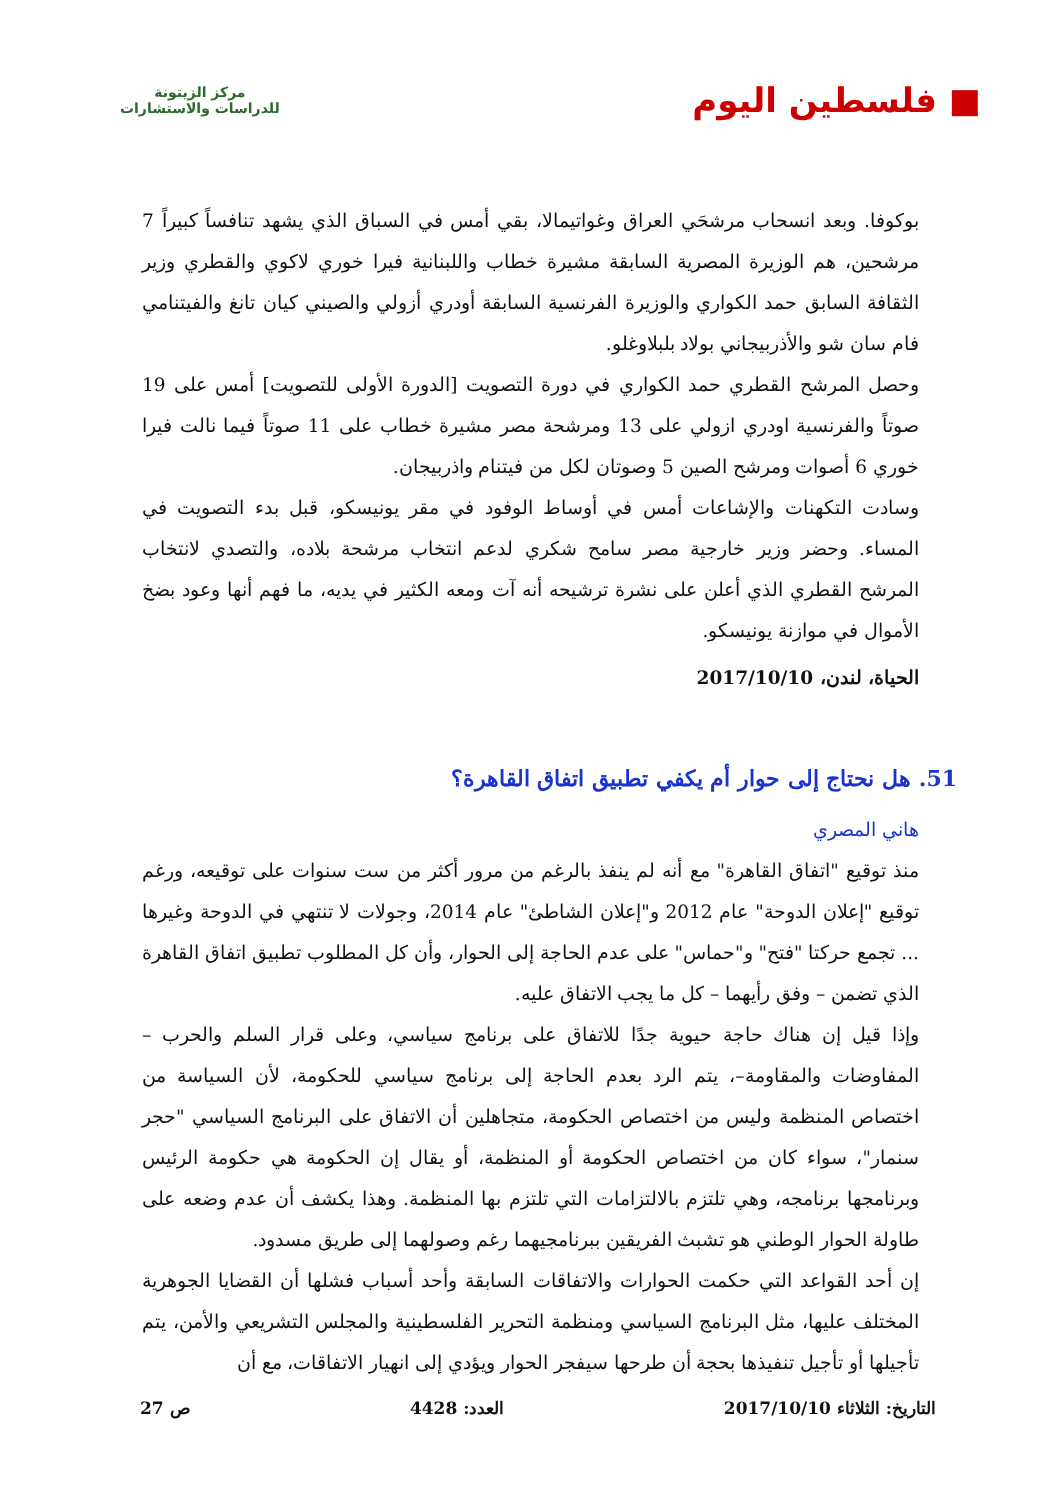■ فلسطين اليوم
مركز الزيتونة
للدراسات والاستشارات
بوكوفا. وبعد انسحاب مرشحَي العراق وغواتيمالا، بقي أمس في السباق الذي يشهد تنافساً كبيراً 7 مرشحين، هم الوزيرة المصرية السابقة مشيرة خطاب واللبنانية فيرا خوري لاكوي والقطري وزير الثقافة السابق حمد الكواري والوزيرة الفرنسية السابقة أودري أزولي والصيني كيان تانغ والفيتنامي فام سان شو والأذربيجاني بولاد بلبلاوغلو.
وحصل المرشح القطري حمد الكواري في دورة التصويت [الدورة الأولى للتصويت] أمس على 19 صوتاً والفرنسية اودري ازولي على 13 ومرشحة مصر مشيرة خطاب على 11 صوتاً فيما نالت فيرا خوري 6 أصوات ومرشح الصين 5 وصوتان لكل من فيتنام واذربيجان.
وسادت التكهنات والإشاعات أمس في أوساط الوفود في مقر يونيسكو، قبل بدء التصويت في المساء. وحضر وزير خارجية مصر سامح شكري لدعم انتخاب مرشحة بلاده، والتصدي لانتخاب المرشح القطري الذي أعلن على نشرة ترشيحه أنه آت ومعه الكثير في يديه، ما فهم أنها وعود بضخ الأموال في موازنة يونيسكو.
الحياة، لندن، 2017/10/10
51. هل نحتاج إلى حوار أم يكفي تطبيق اتفاق القاهرة؟
هاني المصري
منذ توقيع "اتفاق القاهرة" مع أنه لم ينفذ بالرغم من مرور أكثر من ست سنوات على توقيعه، ورغم توقيع "إعلان الدوحة" عام 2012 و"إعلان الشاطئ" عام 2014، وجولات لا تنتهي في الدوحة وغيرها ... تجمع حركتا "فتح" و"حماس" على عدم الحاجة إلى الحوار، وأن كل المطلوب تطبيق اتفاق القاهرة الذي تضمن – وفق رأيهما – كل ما يجب الاتفاق عليه.
وإذا قيل إن هناك حاجة حيوية جدًا للاتفاق على برنامج سياسي، وعلى قرار السلم والحرب –المفاوضات والمقاومة–، يتم الرد بعدم الحاجة إلى برنامج سياسي للحكومة، لأن السياسة من اختصاص المنظمة وليس من اختصاص الحكومة، متجاهلين أن الاتفاق على البرنامج السياسي "حجر سنمار"، سواء كان من اختصاص الحكومة أو المنظمة، أو يقال إن الحكومة هي حكومة الرئيس وبرنامجها برنامجه، وهي تلتزم بالالتزامات التي تلتزم بها المنظمة. وهذا يكشف أن عدم وضعه على طاولة الحوار الوطني هو تشبث الفريقين ببرنامجيهما رغم وصولهما إلى طريق مسدود.
إن أحد القواعد التي حكمت الحوارات والاتفاقات السابقة وأحد أسباب فشلها أن القضايا الجوهرية المختلف عليها، مثل البرنامج السياسي ومنظمة التحرير الفلسطينية والمجلس التشريعي والأمن، يتم تأجيلها أو تأجيل تنفيذها بحجة أن طرحها سيفجر الحوار ويؤدي إلى انهيار الاتفاقات، مع أن
التاريخ: الثلاثاء 2017/10/10 العدد: 4428 ص 27